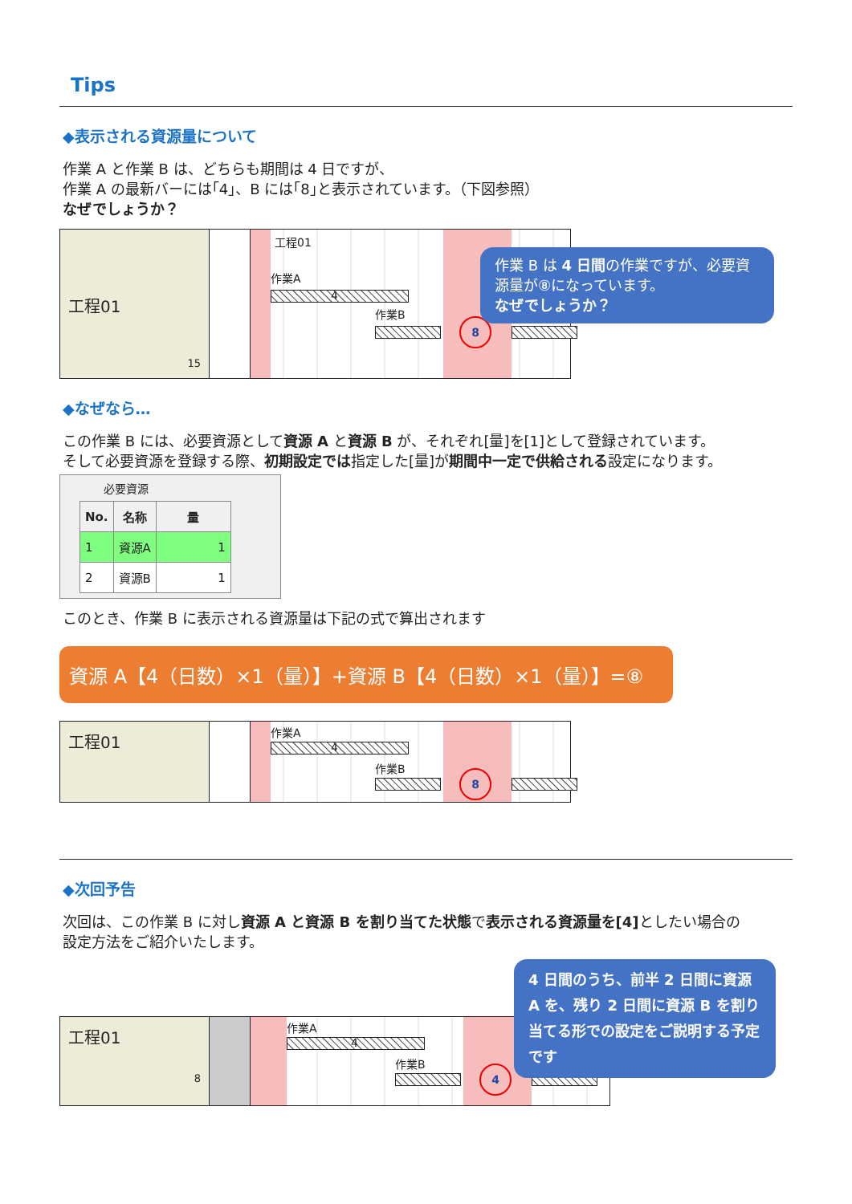Tips
◆表示される資源量について
作業 A と作業 B は、どちらも期間は 4 日ですが、
作業 A の最新バーには｢4｣、B には｢8｣と表示されています。（下図参照）
なぜでしょうか？
工程01
15
工程01
作業A
4
作業B
8
作業 B は 4 日間の作業ですが、必要資源量が⑧になっています。
なぜでしょうか？
◆なぜなら…
この作業 B には、必要資源として資源 A と資源 B が、それぞれ[量]を[1]として登録されています。
そして必要資源を登録する際、初期設定では指定した[量]が期間中一定で供給される設定になります。
必要資源
| No. | 名称 | 量 |
| --- | --- | --- |
| 1 | 資源A | 1 |
| 2 | 資源B | 1 |
このとき、作業 B に表示される資源量は下記の式で算出されます
資源 A【4（日数）×1（量）】+資源 B【4（日数）×1（量）】=⑧
工程01
作業A
4
作業B
8
◆次回予告
次回は、この作業 B に対し資源 A と資源 B を割り当てた状態で表示される資源量を[4] としたい場合の
設定方法をご紹介いたします。
工程01
8
作業A
4
作業B
4
4 日間のうち、前半 2 日間に資源 A を、残り 2 日間に資源 B を割り当てる形での設定をご説明する予定です